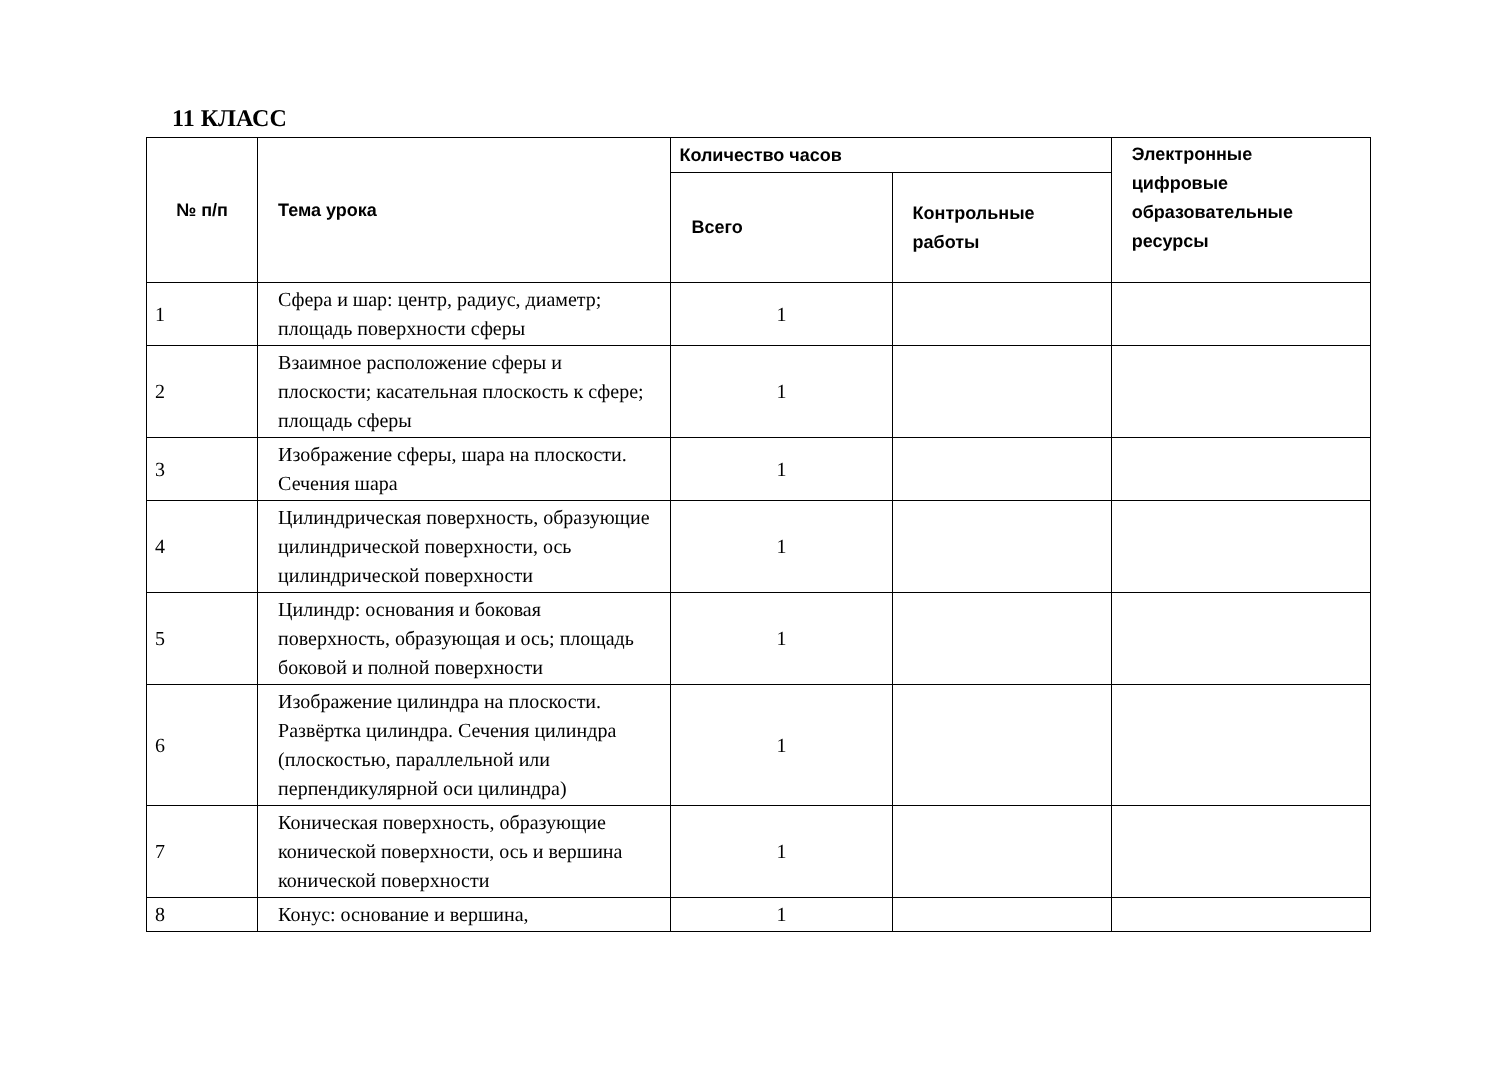11 КЛАСС
| № п/п | Тема урока | Количество часов | | Электронные цифровые образовательные ресурсы |
| --- | --- | --- | --- | --- |
| | | Всего | Контрольные работы | |
| 1 | Сфера и шар: центр, радиус, диаметр; площадь поверхности сферы | 1 | | |
| 2 | Взаимное расположение сферы и плоскости; касательная плоскость к сфере; площадь сферы | 1 | | |
| 3 | Изображение сферы, шара на плоскости. Сечения шара | 1 | | |
| 4 | Цилиндрическая поверхность, образующие цилиндрической поверхности, ось цилиндрической поверхности | 1 | | |
| 5 | Цилиндр: основания и боковая поверхность, образующая и ось; площадь боковой и полной поверхности | 1 | | |
| 6 | Изображение цилиндра на плоскости. Развёртка цилиндра. Сечения цилиндра (плоскостью, параллельной или перпендикулярной оси цилиндра) | 1 | | |
| 7 | Коническая поверхность, образующие конической поверхности, ось и вершина конической поверхности | 1 | | |
| 8 | Конус: основание и вершина, | 1 | | |